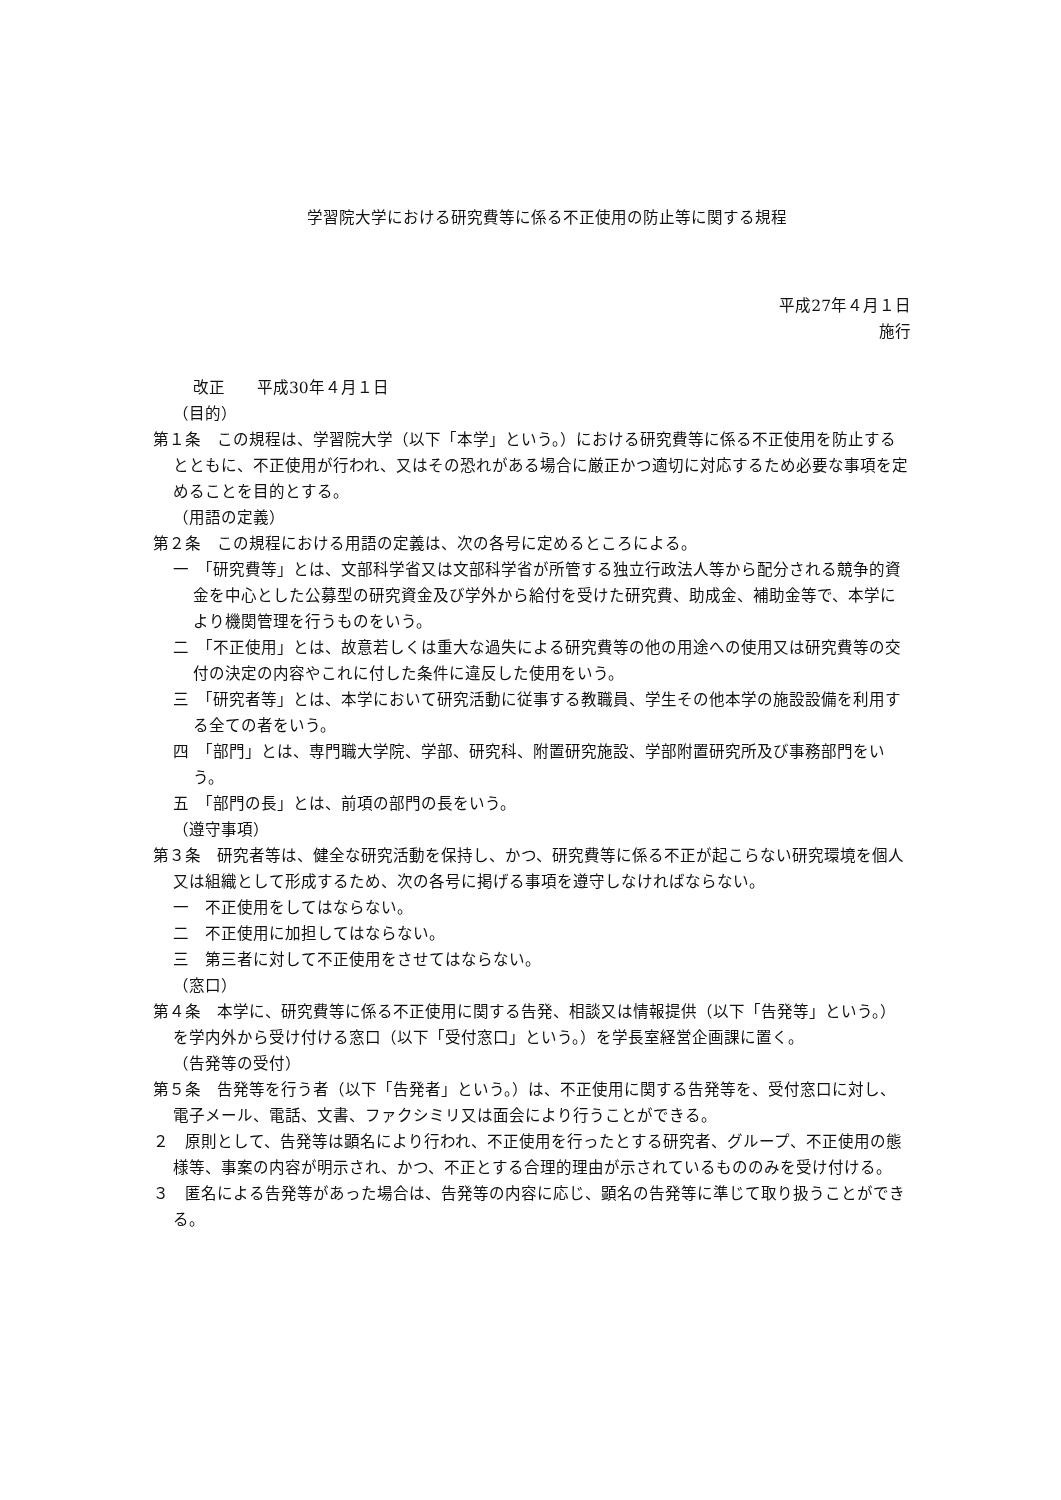学習院大学における研究費等に係る不正使用の防止等に関する規程
平成27年４月１日
施行
改正　　平成30年４月１日
（目的）
第１条　この規程は、学習院大学（以下「本学」という。）における研究費等に係る不正使用を防止するとともに、不正使用が行われ、又はその恐れがある場合に厳正かつ適切に対応するため必要な事項を定めることを目的とする。
（用語の定義）
第２条　この規程における用語の定義は、次の各号に定めるところによる。
一　「研究費等」とは、文部科学省又は文部科学省が所管する独立行政法人等から配分される競争的資金を中心とした公募型の研究資金及び学外から給付を受けた研究費、助成金、補助金等で、本学により機関管理を行うものをいう。
二　「不正使用」とは、故意若しくは重大な過失による研究費等の他の用途への使用又は研究費等の交付の決定の内容やこれに付した条件に違反した使用をいう。
三　「研究者等」とは、本学において研究活動に従事する教職員、学生その他本学の施設設備を利用する全ての者をいう。
四　「部門」とは、専門職大学院、学部、研究科、附置研究施設、学部附置研究所及び事務部門をいう。
五　「部門の長」とは、前項の部門の長をいう。
（遵守事項）
第３条　研究者等は、健全な研究活動を保持し、かつ、研究費等に係る不正が起こらない研究環境を個人又は組織として形成するため、次の各号に掲げる事項を遵守しなければならない。
一　不正使用をしてはならない。
二　不正使用に加担してはならない。
三　第三者に対して不正使用をさせてはならない。
（窓口）
第４条　本学に、研究費等に係る不正使用に関する告発、相談又は情報提供（以下「告発等」という。）を学内外から受け付ける窓口（以下「受付窓口」という。）を学長室経営企画課に置く。
（告発等の受付）
第５条　告発等を行う者（以下「告発者」という。）は、不正使用に関する告発等を、受付窓口に対し、電子メール、電話、文書、ファクシミリ又は面会により行うことができる。
２　原則として、告発等は顕名により行われ、不正使用を行ったとする研究者、グループ、不正使用の態様等、事案の内容が明示され、かつ、不正とする合理的理由が示されているもののみを受け付ける。
３　匿名による告発等があった場合は、告発等の内容に応じ、顕名の告発等に準じて取り扱うことができる。